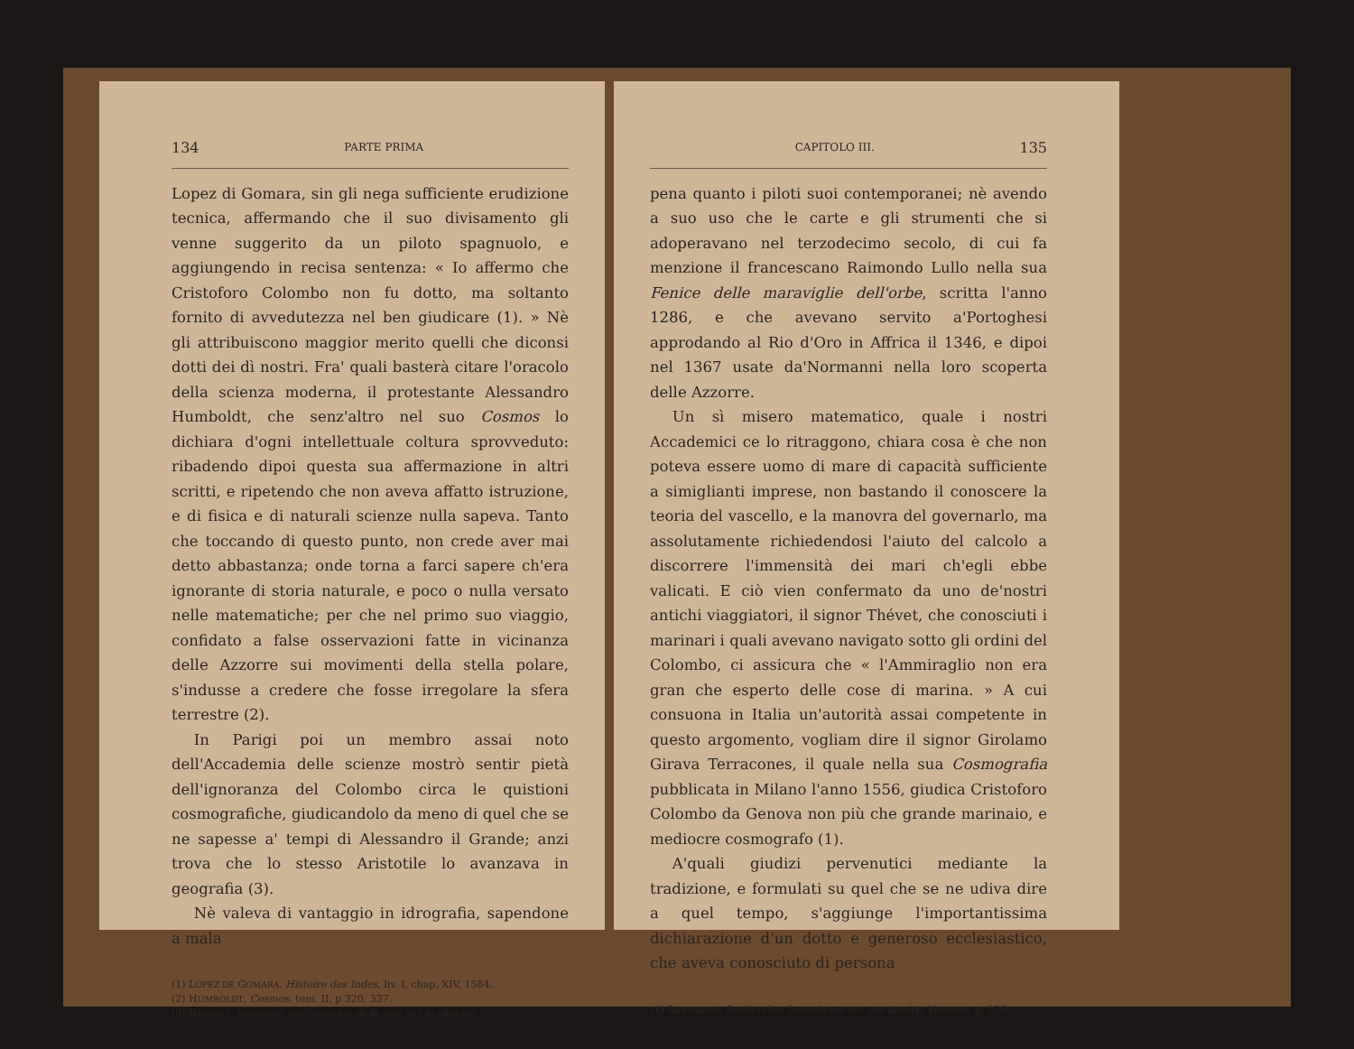134 PARTE PRIMA
Lopez di Gomara, sin gli nega sufficiente erudizione tecnica, affermando che il suo divisamento gli venne suggerito da un piloto spagnuolo, e aggiungendo in recisa sentenza: « Io affermo che Cristoforo Colombo non fu dotto, ma soltanto fornito di avvedutezza nel ben giudicare (1). » Nè gli attribuiscono maggior merito quelli che diconsi dotti dei dì nostri. Fra' quali basterà citare l'oracolo della scienza moderna, il protestante Alessandro Humboldt, che senz'altro nel suo Cosmos lo dichiara d'ogni intellettuale coltura sprovveduto: ribadendo dipoi questa sua affermazione in altri scritti, e ripetendo che non aveva affatto istruzione, e di fisica e di naturali scienze nulla sapeva. Tanto che toccando di questo punto, non crede aver mai detto abbastanza; onde torna a farci sapere ch'era ignorante di storia naturale, e poco o nulla versato nelle matematiche; per che nel primo suo viaggio, confidato a false osservazioni fatte in vicinanza delle Azzorre sui movimenti della stella polare, s'indusse a credere che fosse irregolare la sfera terrestre (2).
In Parigi poi un membro assai noto dell'Accademia delle scienze mostrò sentir pietà dell'ignoranza del Colombo circa le quistioni cosmografiche, giudicandolo da meno di quel che se ne sapesse a' tempi di Alessandro il Grande; anzi trova che lo stesso Aristotile lo avanzava in geografia (3).
Nè valeva di vantaggio in idrografia, sapendone a mala
(1) LOPEZ DE GOMARA, Histoire des Indes, liv. I, chap. XIV, 1584.
(2) HUMBOLDT, Cosmos, tom. II, p 320, 337.
(3) BABINET, Influence des courants de la mer sur le climats.
CAPITOLO III. 135
pena quanto i piloti suoi contemporanei; nè avendo a suo uso che le carte e gli strumenti che si adoperavano nel terzodecimo secolo, di cui fa menzione il francescano Raimondo Lullo nella sua Fenice delle maraviglie dell'orbe, scritta l'anno 1286, e che avevano servito a'Portoghesi approdando al Rio d'Oro in Affrica il 1346, e dipoi nel 1367 usate da'Normanni nella loro scoperta delle Azzorre.
Un sì misero matematico, quale i nostri Accademici ce lo ritraggono, chiara cosa è che non poteva essere uomo di mare di capacità sufficiente a simiglianti imprese, non bastando il conoscere la teoria del vascello, e la manovra del governarlo, ma assolutamente richiedendosi l'aiuto del calcolo a discorrere l'immensità dei mari ch'egli ebbe valicati. E ciò vien confermato da uno de'nostri antichi viaggiatori, il signor Thévet, che conosciuti i marinari i quali avevano navigato sotto gli ordini del Colombo, ci assicura che « l'Ammiraglio non era gran che esperto delle cose di marina. » A cui consuona in Italia un'autorità assai competente in questo argomento, vogliam dire il signor Girolamo Girava Terracones, il quale nella sua Cosmografia pubblicata in Milano l'anno 1556, giudica Cristoforo Colombo da Genova non più che grande marinaio, e mediocre cosmografo (1).
A'quali giudizi pervenutici mediante la tradizione, e formulati su quel che se ne udiva dire a quel tempo, s'aggiunge l'importantissima dichiarazione d'un dotto e generoso ecclesiastico, che aveva conosciuto di persona
(1) SANTAREM, Recherches historiques etc. sur Améric Vespuce, p. 178.